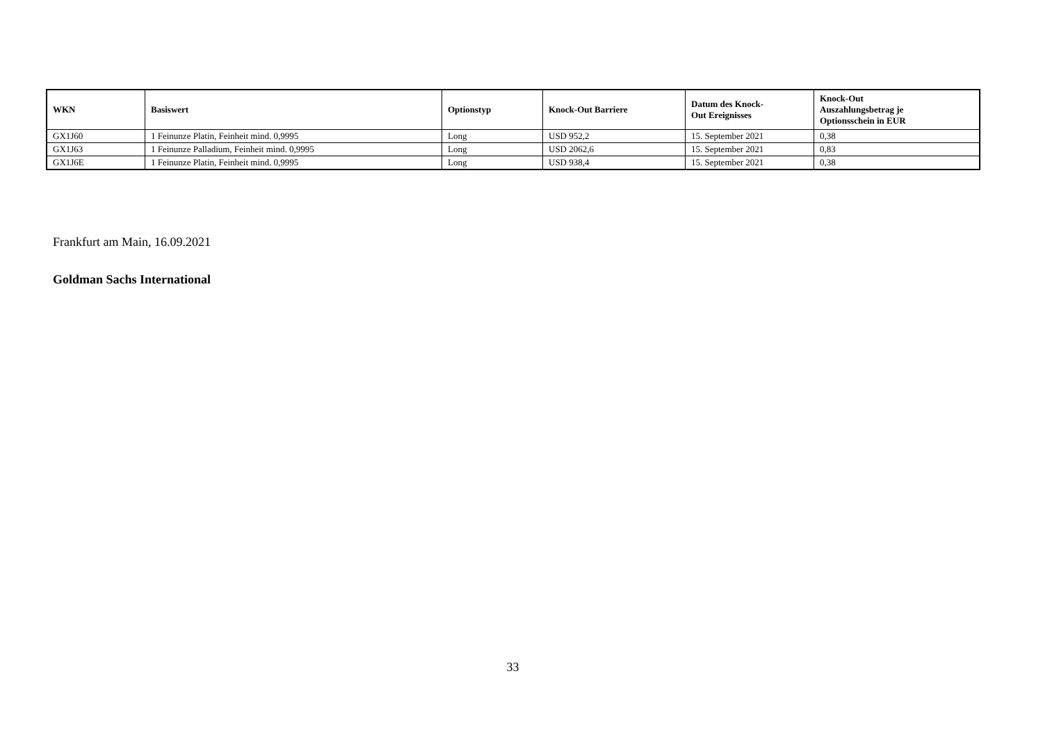| WKN | Basiswert | Optionstyp | Knock-Out Barriere | Datum des Knock- Out Ereignisses | Knock-Out Auszahlungsbetrag je Optionsschein in EUR |
| --- | --- | --- | --- | --- | --- |
| GX1J60 | 1 Feinunze Platin, Feinheit mind. 0,9995 | Long | USD 952,2 | 15. September 2021 | 0,38 |
| GX1J63 | 1 Feinunze Palladium, Feinheit mind. 0,9995 | Long | USD 2062,6 | 15. September 2021 | 0,83 |
| GX1J6E | 1 Feinunze Platin, Feinheit mind. 0,9995 | Long | USD 938,4 | 15. September 2021 | 0,38 |
Frankfurt am Main, 16.09.2021
Goldman Sachs International
33